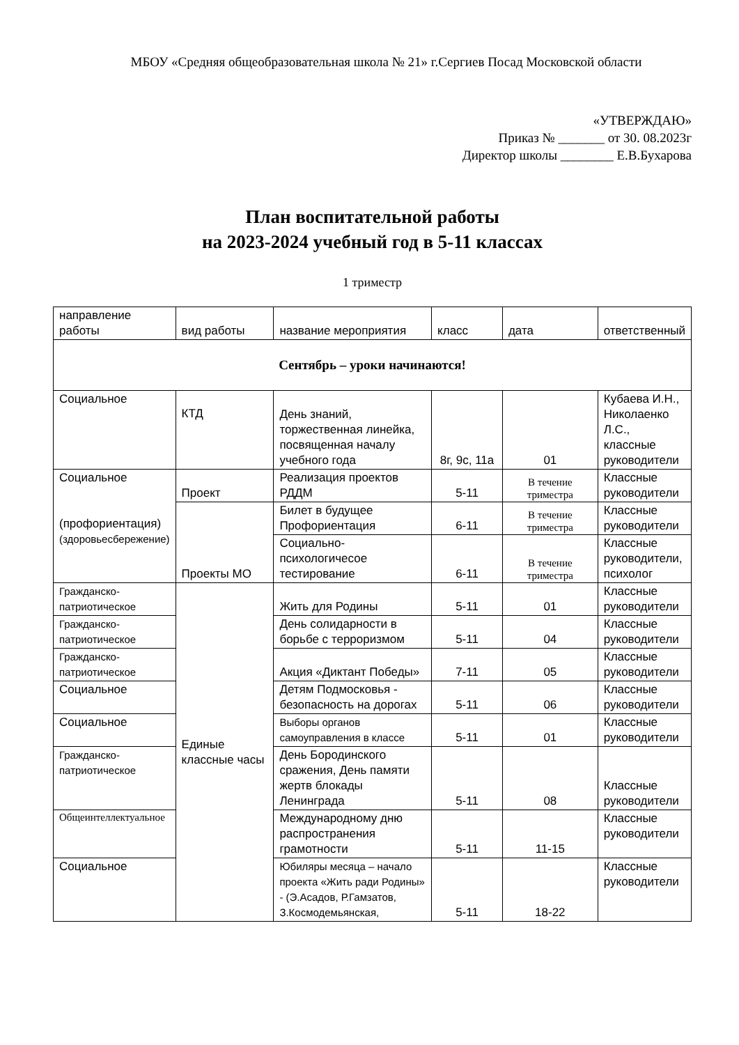МБОУ «Средняя общеобразовательная школа № 21» г.Сергиев Посад Московской области
«УТВЕРЖДАЮ»
Приказ № _______ от 30. 08.2023г
Директор школы ________ Е.В.Бухарова
План воспитательной работы
на 2023-2024 учебный год в 5-11 классах
1 триместр
| направление работы | вид работы | название мероприятия | класс | дата | ответственный |
| --- | --- | --- | --- | --- | --- |
| Сентябрь – уроки начинаются! | | | | | |
| Социальное | КТД | День знаний, торжественная линейка, посвященная началу учебного года | 8г, 9с, 11а | 01 | Кубаева И.Н., Николаенко Л.С., классные руководители |
| Социальное (профориентация) (здоровьесбережение) | Проект | Реализация проектов РДДМ | 5-11 | В течение триместра | Классные руководители |
| | Проекты МО | Билет в будущее Профориентация | 6-11 | В течение триместра | Классные руководители |
| | | Социально-психологичесое тестирование | 6-11 | В течение триместра | Классные руководители, психолог |
| Гражданско-патриотическое | Единые классные часы | Жить для Родины | 5-11 | 01 | Классные руководители |
| Гражданско-патриотическое | | День солидарности в борьбе с терроризмом | 5-11 | 04 | Классные руководители |
| Гражданско-патриотическое | | Акция «Диктант Победы» | 7-11 | 05 | Классные руководители |
| Социальное | | Детям Подмосковья - безопасность на дорогах | 5-11 | 06 | Классные руководители |
| Социальное | | Выборы органов самоуправления в классе | 5-11 | 01 | Классные руководители |
| Гражданско-патриотическое | | День Бородинского сражения, День памяти жертв блокады Ленинграда | 5-11 | 08 | Классные руководители |
| Общеинтеллектуальное | | Международному дню распространения грамотности | 5-11 | 11-15 | Классные руководители |
| Социальное | | Юбиляры месяца – начало проекта «Жить ради Родины» - (Э.Асадов, Р.Гамзатов, З.Космодемьянская, | 5-11 | 18-22 | Классные руководители |